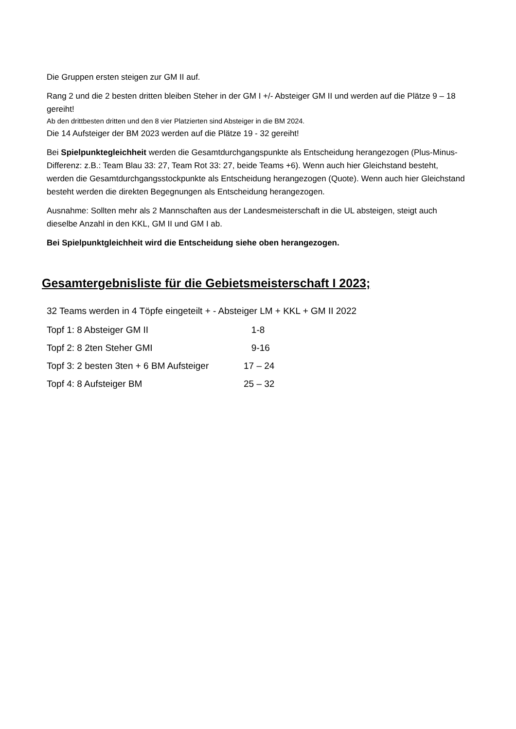Die Gruppen ersten steigen zur GM II auf.
Rang 2 und die 2 besten dritten bleiben Steher in der GM I +/- Absteiger GM II und werden auf die Plätze 9 – 18 gereiht!
Ab den drittbesten dritten und den 8 vier Platzierten sind Absteiger in die BM 2024.
Die 14 Aufsteiger der BM 2023 werden auf die Plätze 19 - 32 gereiht!
Bei Spielpunktegleichheit werden die Gesamtdurchgangspunkte als Entscheidung herangezogen (Plus-Minus-Differenz: z.B.: Team Blau 33: 27, Team Rot 33: 27, beide Teams +6). Wenn auch hier Gleichstand besteht, werden die Gesamtdurchgangsstockpunkte als Entscheidung herangezogen (Quote). Wenn auch hier Gleichstand besteht werden die direkten Begegnungen als Entscheidung herangezogen.
Ausnahme: Sollten mehr als 2 Mannschaften aus der Landesmeisterschaft in die UL absteigen, steigt auch dieselbe Anzahl in den KKL, GM II und GM I ab.
Bei Spielpunktgleichheit wird die Entscheidung siehe oben herangezogen.
Gesamtergebnisliste für die Gebietsmeisterschaft I 2023;
32 Teams werden in 4 Töpfe eingeteilt + - Absteiger LM + KKL + GM II 2022
| Topf 1: 8 Absteiger GM II | 1-8 |
| Topf 2: 8 2ten Steher GMI | 9-16 |
| Topf 3: 2 besten 3ten + 6 BM Aufsteiger | 17 – 24 |
| Topf 4: 8 Aufsteiger BM | 25 – 32 |